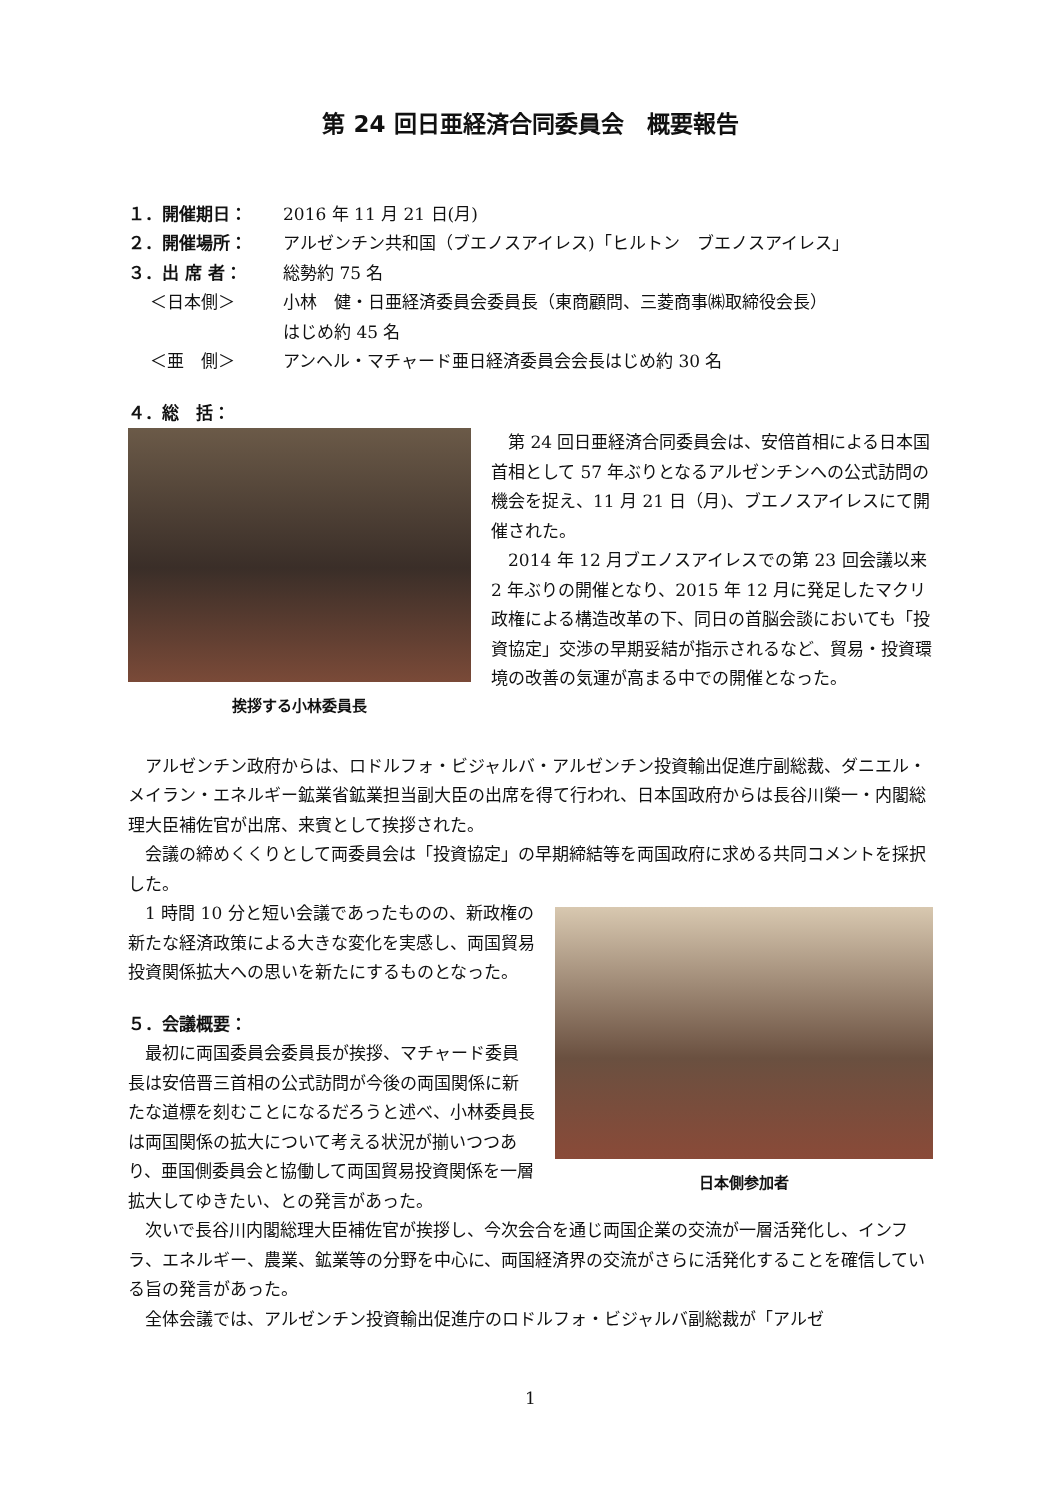第 24 回日亜経済合同委員会　概要報告
１．開催期日： 2016 年 11 月 21 日(月)
２．開催場所： アルゼンチン共和国（ブエノスアイレス)「ヒルトン　ブエノスアイレス」
３．出 席 者： 総勢約 75 名
　 ＜日本側＞ 小林　健・日亜経済委員会委員長（東商顧問、三菱商事㈱取締役会長）
はじめ約 45 名
　 ＜亜　側＞ アンヘル・マチャード亜日経済委員会会長はじめ約 30 名
４．総　括：
挨拶する小林委員長
第 24 回日亜経済合同委員会は、安倍首相による日本国首相として 57 年ぶりとなるアルゼンチンへの公式訪問の機会を捉え、11 月 21 日（月)、ブエノスアイレスにて開催された。
2014 年 12 月ブエノスアイレスでの第 23 回会議以来 2 年ぶりの開催となり、2015 年 12 月に発足したマクリ政権による構造改革の下、同日の首脳会談においても「投資協定」交渉の早期妥結が指示されるなど、貿易・投資環境の改善の気運が高まる中での開催となった。
アルゼンチン政府からは、ロドルフォ・ビジャルバ・アルゼンチン投資輸出促進庁副総裁、ダニエル・メイラン・エネルギー鉱業省鉱業担当副大臣の出席を得て行われ、日本国政府からは長谷川榮一・内閣総理大臣補佐官が出席、来賓として挨拶された。
会議の締めくくりとして両委員会は「投資協定」の早期締結等を両国政府に求める共同コメントを採択した。
日本側参加者
1 時間 10 分と短い会議であったものの、新政権の新たな経済政策による大きな変化を実感し、両国貿易投資関係拡大への思いを新たにするものとなった。
５．会議概要：
最初に両国委員会委員長が挨拶、マチャード委員長は安倍晋三首相の公式訪問が今後の両国関係に新たな道標を刻むことになるだろうと述べ、小林委員長は両国関係の拡大について考える状況が揃いつつあり、亜国側委員会と協働して両国貿易投資関係を一層拡大してゆきたい、との発言があった。
次いで長谷川内閣総理大臣補佐官が挨拶し、今次会合を通じ両国企業の交流が一層活発化し、インフラ、エネルギー、農業、鉱業等の分野を中心に、両国経済界の交流がさらに活発化することを確信している旨の発言があった。
全体会議では、アルゼンチン投資輸出促進庁のロドルフォ・ビジャルバ副総裁が「アルゼ
1